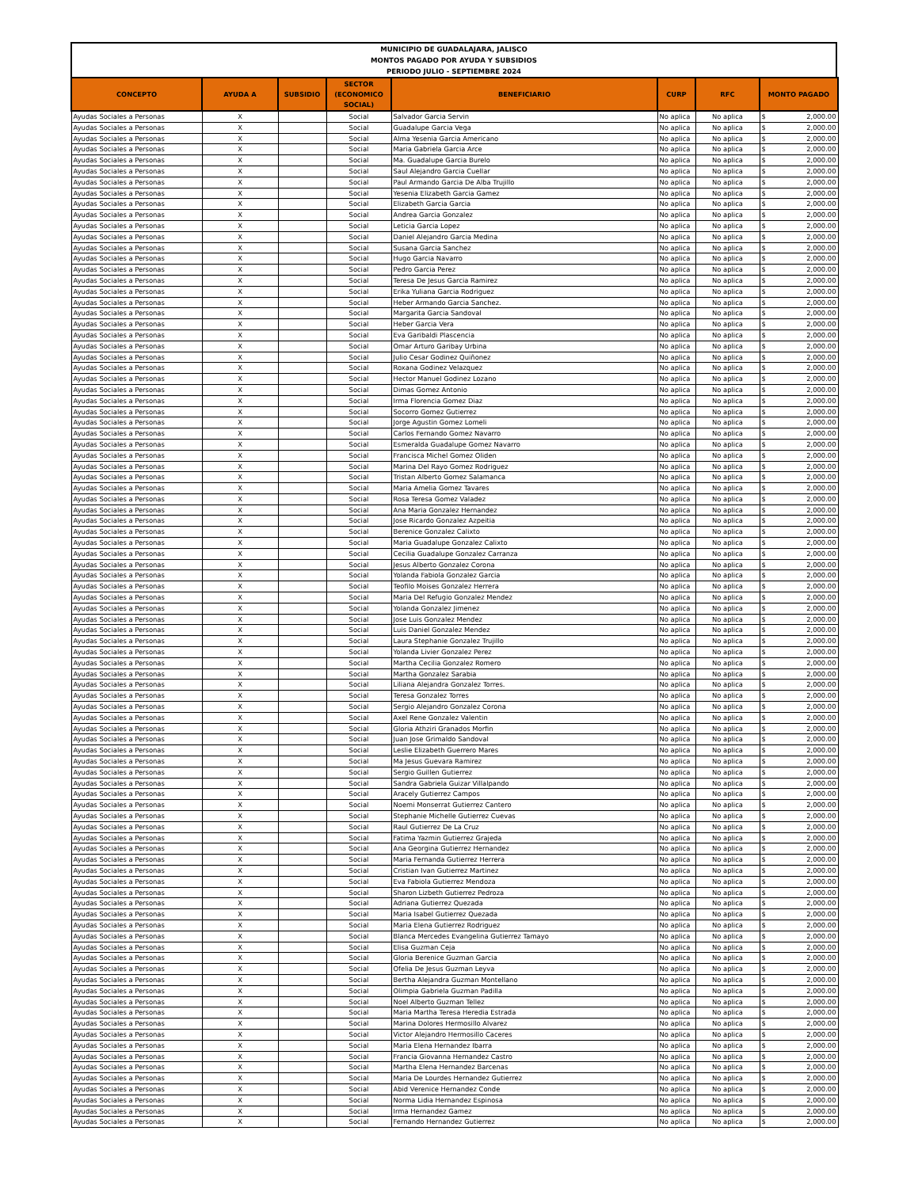| MUNICIPIO DE GUADALAJARA, JALISCO |
| MONTOS PAGADO POR AYUDA Y SUBSIDIOS |
| PERIODO JULIO - SEPTIEMBRE 2024 |
| CONCEPTO | AYUDA A | SUBSIDIO | SECTOR (ECONOMICO SOCIAL) | BENEFICIARIO | CURP | RFC | MONTO PAGADO | |
| --- | --- | --- | --- | --- | --- | --- | --- | --- |
| Ayudas Sociales a Personas | X | | Social | Salvador Garcia Servin | No aplica | No aplica | $ | 2,000.00 |
| Ayudas Sociales a Personas | X | | Social | Guadalupe Garcia Vega | No aplica | No aplica | $ | 2,000.00 |
| Ayudas Sociales a Personas | X | | Social | Alma Yesenia Garcia Americano | No aplica | No aplica | $ | 2,000.00 |
| Ayudas Sociales a Personas | X | | Social | Maria Gabriela Garcia Arce | No aplica | No aplica | $ | 2,000.00 |
| Ayudas Sociales a Personas | X | | Social | Ma. Guadalupe Garcia Burelo | No aplica | No aplica | $ | 2,000.00 |
| Ayudas Sociales a Personas | X | | Social | Saul Alejandro Garcia Cuellar | No aplica | No aplica | $ | 2,000.00 |
| Ayudas Sociales a Personas | X | | Social | Paul Armando Garcia De Alba Trujillo | No aplica | No aplica | $ | 2,000.00 |
| Ayudas Sociales a Personas | X | | Social | Yesenia Elizabeth Garcia Gamez | No aplica | No aplica | $ | 2,000.00 |
| Ayudas Sociales a Personas | X | | Social | Elizabeth Garcia Garcia | No aplica | No aplica | $ | 2,000.00 |
| Ayudas Sociales a Personas | X | | Social | Andrea Garcia Gonzalez | No aplica | No aplica | $ | 2,000.00 |
| Ayudas Sociales a Personas | X | | Social | Leticia Garcia Lopez | No aplica | No aplica | $ | 2,000.00 |
| Ayudas Sociales a Personas | X | | Social | Daniel Alejandro Garcia Medina | No aplica | No aplica | $ | 2,000.00 |
| Ayudas Sociales a Personas | X | | Social | Susana Garcia Sanchez | No aplica | No aplica | $ | 2,000.00 |
| Ayudas Sociales a Personas | X | | Social | Hugo Garcia Navarro | No aplica | No aplica | $ | 2,000.00 |
| Ayudas Sociales a Personas | X | | Social | Pedro Garcia Perez | No aplica | No aplica | $ | 2,000.00 |
| Ayudas Sociales a Personas | X | | Social | Teresa De Jesus Garcia Ramirez | No aplica | No aplica | $ | 2,000.00 |
| Ayudas Sociales a Personas | X | | Social | Erika Yuliana Garcia Rodriguez | No aplica | No aplica | $ | 2,000.00 |
| Ayudas Sociales a Personas | X | | Social | Heber Armando Garcia Sanchez. | No aplica | No aplica | $ | 2,000.00 |
| Ayudas Sociales a Personas | X | | Social | Margarita Garcia Sandoval | No aplica | No aplica | $ | 2,000.00 |
| Ayudas Sociales a Personas | X | | Social | Heber Garcia Vera | No aplica | No aplica | $ | 2,000.00 |
| Ayudas Sociales a Personas | X | | Social | Eva Garibaldi Plascencia | No aplica | No aplica | $ | 2,000.00 |
| Ayudas Sociales a Personas | X | | Social | Omar Arturo Garibay Urbina | No aplica | No aplica | $ | 2,000.00 |
| Ayudas Sociales a Personas | X | | Social | Julio Cesar Godinez Quiñonez | No aplica | No aplica | $ | 2,000.00 |
| Ayudas Sociales a Personas | X | | Social | Roxana Godinez Velazquez | No aplica | No aplica | $ | 2,000.00 |
| Ayudas Sociales a Personas | X | | Social | Hector Manuel Godinez Lozano | No aplica | No aplica | $ | 2,000.00 |
| Ayudas Sociales a Personas | X | | Social | Dimas Gomez Antonio | No aplica | No aplica | $ | 2,000.00 |
| Ayudas Sociales a Personas | X | | Social | Irma Florencia Gomez Diaz | No aplica | No aplica | $ | 2,000.00 |
| Ayudas Sociales a Personas | X | | Social | Socorro Gomez Gutierrez | No aplica | No aplica | $ | 2,000.00 |
| Ayudas Sociales a Personas | X | | Social | Jorge Agustin Gomez Lomeli | No aplica | No aplica | $ | 2,000.00 |
| Ayudas Sociales a Personas | X | | Social | Carlos Fernando Gomez Navarro | No aplica | No aplica | $ | 2,000.00 |
| Ayudas Sociales a Personas | X | | Social | Esmeralda Guadalupe Gomez Navarro | No aplica | No aplica | $ | 2,000.00 |
| Ayudas Sociales a Personas | X | | Social | Francisca Michel Gomez Oliden | No aplica | No aplica | $ | 2,000.00 |
| Ayudas Sociales a Personas | X | | Social | Marina Del Rayo Gomez Rodriguez | No aplica | No aplica | $ | 2,000.00 |
| Ayudas Sociales a Personas | X | | Social | Tristan Alberto Gomez Salamanca | No aplica | No aplica | $ | 2,000.00 |
| Ayudas Sociales a Personas | X | | Social | Maria Amelia Gomez Tavares | No aplica | No aplica | $ | 2,000.00 |
| Ayudas Sociales a Personas | X | | Social | Rosa Teresa Gomez Valadez | No aplica | No aplica | $ | 2,000.00 |
| Ayudas Sociales a Personas | X | | Social | Ana Maria Gonzalez Hernandez | No aplica | No aplica | $ | 2,000.00 |
| Ayudas Sociales a Personas | X | | Social | Jose Ricardo Gonzalez Azpeitia | No aplica | No aplica | $ | 2,000.00 |
| Ayudas Sociales a Personas | X | | Social | Berenice Gonzalez Calixto | No aplica | No aplica | $ | 2,000.00 |
| Ayudas Sociales a Personas | X | | Social | Maria Guadalupe Gonzalez Calixto | No aplica | No aplica | $ | 2,000.00 |
| Ayudas Sociales a Personas | X | | Social | Cecilia Guadalupe Gonzalez Carranza | No aplica | No aplica | $ | 2,000.00 |
| Ayudas Sociales a Personas | X | | Social | Jesus Alberto Gonzalez Corona | No aplica | No aplica | $ | 2,000.00 |
| Ayudas Sociales a Personas | X | | Social | Yolanda Fabiola Gonzalez Garcia | No aplica | No aplica | $ | 2,000.00 |
| Ayudas Sociales a Personas | X | | Social | Teofilo Moises Gonzalez Herrera | No aplica | No aplica | $ | 2,000.00 |
| Ayudas Sociales a Personas | X | | Social | Maria Del Refugio Gonzalez Mendez | No aplica | No aplica | $ | 2,000.00 |
| Ayudas Sociales a Personas | X | | Social | Yolanda Gonzalez Jimenez | No aplica | No aplica | $ | 2,000.00 |
| Ayudas Sociales a Personas | X | | Social | Jose Luis Gonzalez Mendez | No aplica | No aplica | $ | 2,000.00 |
| Ayudas Sociales a Personas | X | | Social | Luis Daniel Gonzalez Mendez | No aplica | No aplica | $ | 2,000.00 |
| Ayudas Sociales a Personas | X | | Social | Laura Stephanie Gonzalez Trujillo | No aplica | No aplica | $ | 2,000.00 |
| Ayudas Sociales a Personas | X | | Social | Yolanda Livier Gonzalez Perez | No aplica | No aplica | $ | 2,000.00 |
| Ayudas Sociales a Personas | X | | Social | Martha Cecilia Gonzalez Romero | No aplica | No aplica | $ | 2,000.00 |
| Ayudas Sociales a Personas | X | | Social | Martha Gonzalez Sarabia | No aplica | No aplica | $ | 2,000.00 |
| Ayudas Sociales a Personas | X | | Social | Liliana Alejandra Gonzalez Torres. | No aplica | No aplica | $ | 2,000.00 |
| Ayudas Sociales a Personas | X | | Social | Teresa Gonzalez Torres | No aplica | No aplica | $ | 2,000.00 |
| Ayudas Sociales a Personas | X | | Social | Sergio Alejandro Gonzalez Corona | No aplica | No aplica | $ | 2,000.00 |
| Ayudas Sociales a Personas | X | | Social | Axel Rene Gonzalez Valentin | No aplica | No aplica | $ | 2,000.00 |
| Ayudas Sociales a Personas | X | | Social | Gloria Athziri Granados Morfin | No aplica | No aplica | $ | 2,000.00 |
| Ayudas Sociales a Personas | X | | Social | Juan Jose Grimaldo Sandoval | No aplica | No aplica | $ | 2,000.00 |
| Ayudas Sociales a Personas | X | | Social | Leslie Elizabeth Guerrero Mares | No aplica | No aplica | $ | 2,000.00 |
| Ayudas Sociales a Personas | X | | Social | Ma Jesus Guevara Ramirez | No aplica | No aplica | $ | 2,000.00 |
| Ayudas Sociales a Personas | X | | Social | Sergio Guillen Gutierrez | No aplica | No aplica | $ | 2,000.00 |
| Ayudas Sociales a Personas | X | | Social | Sandra Gabriela Guizar Villalpando | No aplica | No aplica | $ | 2,000.00 |
| Ayudas Sociales a Personas | X | | Social | Aracely Gutierrez Campos | No aplica | No aplica | $ | 2,000.00 |
| Ayudas Sociales a Personas | X | | Social | Noemi Monserrat Gutierrez Cantero | No aplica | No aplica | $ | 2,000.00 |
| Ayudas Sociales a Personas | X | | Social | Stephanie Michelle Gutierrez Cuevas | No aplica | No aplica | $ | 2,000.00 |
| Ayudas Sociales a Personas | X | | Social | Raul Gutierrez De La Cruz | No aplica | No aplica | $ | 2,000.00 |
| Ayudas Sociales a Personas | X | | Social | Fatima Yazmin Gutierrez Grajeda | No aplica | No aplica | $ | 2,000.00 |
| Ayudas Sociales a Personas | X | | Social | Ana Georgina Gutierrez Hernandez | No aplica | No aplica | $ | 2,000.00 |
| Ayudas Sociales a Personas | X | | Social | Maria Fernanda Gutierrez Herrera | No aplica | No aplica | $ | 2,000.00 |
| Ayudas Sociales a Personas | X | | Social | Cristian Ivan Gutierrez Martinez | No aplica | No aplica | $ | 2,000.00 |
| Ayudas Sociales a Personas | X | | Social | Eva Fabiola Gutierrez Mendoza | No aplica | No aplica | $ | 2,000.00 |
| Ayudas Sociales a Personas | X | | Social | Sharon Lizbeth Gutierrez Pedroza | No aplica | No aplica | $ | 2,000.00 |
| Ayudas Sociales a Personas | X | | Social | Adriana Gutierrez Quezada | No aplica | No aplica | $ | 2,000.00 |
| Ayudas Sociales a Personas | X | | Social | Maria Isabel Gutierrez Quezada | No aplica | No aplica | $ | 2,000.00 |
| Ayudas Sociales a Personas | X | | Social | Maria Elena Gutierrez Rodriguez | No aplica | No aplica | $ | 2,000.00 |
| Ayudas Sociales a Personas | X | | Social | Blanca Mercedes Evangelina Gutierrez Tamayo | No aplica | No aplica | $ | 2,000.00 |
| Ayudas Sociales a Personas | X | | Social | Elisa Guzman Ceja | No aplica | No aplica | $ | 2,000.00 |
| Ayudas Sociales a Personas | X | | Social | Gloria Berenice Guzman Garcia | No aplica | No aplica | $ | 2,000.00 |
| Ayudas Sociales a Personas | X | | Social | Ofelia De Jesus Guzman Leyva | No aplica | No aplica | $ | 2,000.00 |
| Ayudas Sociales a Personas | X | | Social | Bertha Alejandra Guzman Montellano | No aplica | No aplica | $ | 2,000.00 |
| Ayudas Sociales a Personas | X | | Social | Olimpia Gabriela Guzman Padilla | No aplica | No aplica | $ | 2,000.00 |
| Ayudas Sociales a Personas | X | | Social | Noel Alberto Guzman Tellez | No aplica | No aplica | $ | 2,000.00 |
| Ayudas Sociales a Personas | X | | Social | Maria Martha Teresa Heredia Estrada | No aplica | No aplica | $ | 2,000.00 |
| Ayudas Sociales a Personas | X | | Social | Marina Dolores Hermosillo Alvarez | No aplica | No aplica | $ | 2,000.00 |
| Ayudas Sociales a Personas | X | | Social | Victor Alejandro Hermosillo Caceres | No aplica | No aplica | $ | 2,000.00 |
| Ayudas Sociales a Personas | X | | Social | Maria Elena Hernandez Ibarra | No aplica | No aplica | $ | 2,000.00 |
| Ayudas Sociales a Personas | X | | Social | Francia Giovanna Hernandez Castro | No aplica | No aplica | $ | 2,000.00 |
| Ayudas Sociales a Personas | X | | Social | Martha Elena Hernandez Barcenas | No aplica | No aplica | $ | 2,000.00 |
| Ayudas Sociales a Personas | X | | Social | Maria De Lourdes Hernandez Gutierrez | No aplica | No aplica | $ | 2,000.00 |
| Ayudas Sociales a Personas | X | | Social | Abid Verenice Hernandez Conde | No aplica | No aplica | $ | 2,000.00 |
| Ayudas Sociales a Personas | X | | Social | Norma Lidia Hernandez Espinosa | No aplica | No aplica | $ | 2,000.00 |
| Ayudas Sociales a Personas | X | | Social | Irma Hernandez Gamez | No aplica | No aplica | $ | 2,000.00 |
| Ayudas Sociales a Personas | X | | Social | Fernando Hernandez Gutierrez | No aplica | No aplica | $ | 2,000.00 |